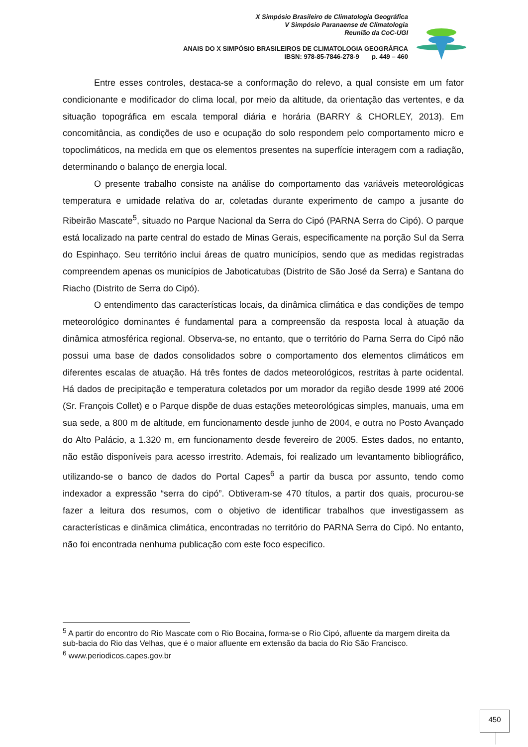X Simpósio Brasileiro de Climatologia Geográfica
V Simpósio Paranaense de Climatologia
Reunião da CoC-UGI
ANAIS DO X SIMPÓSIO BRASILEIROS DE CLIMATOLOGIA GEOGRÁFICA
IBSN: 978-85-7846-278-9 p. 449 – 460
Entre esses controles, destaca-se a conformação do relevo, a qual consiste em um fator condicionante e modificador do clima local, por meio da altitude, da orientação das vertentes, e da situação topográfica em escala temporal diária e horária (BARRY & CHORLEY, 2013). Em concomitância, as condições de uso e ocupação do solo respondem pelo comportamento micro e topoclimáticos, na medida em que os elementos presentes na superfície interagem com a radiação, determinando o balanço de energia local.
O presente trabalho consiste na análise do comportamento das variáveis meteorológicas temperatura e umidade relativa do ar, coletadas durante experimento de campo a jusante do Ribeirão Mascate<sup>5</sup>, situado no Parque Nacional da Serra do Cipó (PARNA Serra do Cipó). O parque está localizado na parte central do estado de Minas Gerais, especificamente na porção Sul da Serra do Espinhaço. Seu território inclui áreas de quatro municípios, sendo que as medidas registradas compreendem apenas os municípios de Jaboticatubas (Distrito de São José da Serra) e Santana do Riacho (Distrito de Serra do Cipó).
O entendimento das características locais, da dinâmica climática e das condições de tempo meteorológico dominantes é fundamental para a compreensão da resposta local à atuação da dinâmica atmosférica regional. Observa-se, no entanto, que o território do Parna Serra do Cipó não possui uma base de dados consolidados sobre o comportamento dos elementos climáticos em diferentes escalas de atuação. Há três fontes de dados meteorológicos, restritas à parte ocidental. Há dados de precipitação e temperatura coletados por um morador da região desde 1999 até 2006 (Sr. François Collet) e o Parque dispõe de duas estações meteorológicas simples, manuais, uma em sua sede, a 800 m de altitude, em funcionamento desde junho de 2004, e outra no Posto Avançado do Alto Palácio, a 1.320 m, em funcionamento desde fevereiro de 2005. Estes dados, no entanto, não estão disponíveis para acesso irrestrito. Ademais, foi realizado um levantamento bibliográfico, utilizando-se o banco de dados do Portal Capes<sup>6</sup> a partir da busca por assunto, tendo como indexador a expressão “serra do cipó”. Obtiveram-se 470 títulos, a partir dos quais, procurou-se fazer a leitura dos resumos, com o objetivo de identificar trabalhos que investigassem as características e dinâmica climática, encontradas no território do PARNA Serra do Cipó. No entanto, não foi encontrada nenhuma publicação com este foco especifico.
<sup>5</sup> A partir do encontro do Rio Mascate com o Rio Bocaina, forma-se o Rio Cipó, afluente da margem direita da sub-bacia do Rio das Velhas, que é o maior afluente em extensão da bacia do Rio São Francisco.
<sup>6</sup> www.periodicos.capes.gov.br
450